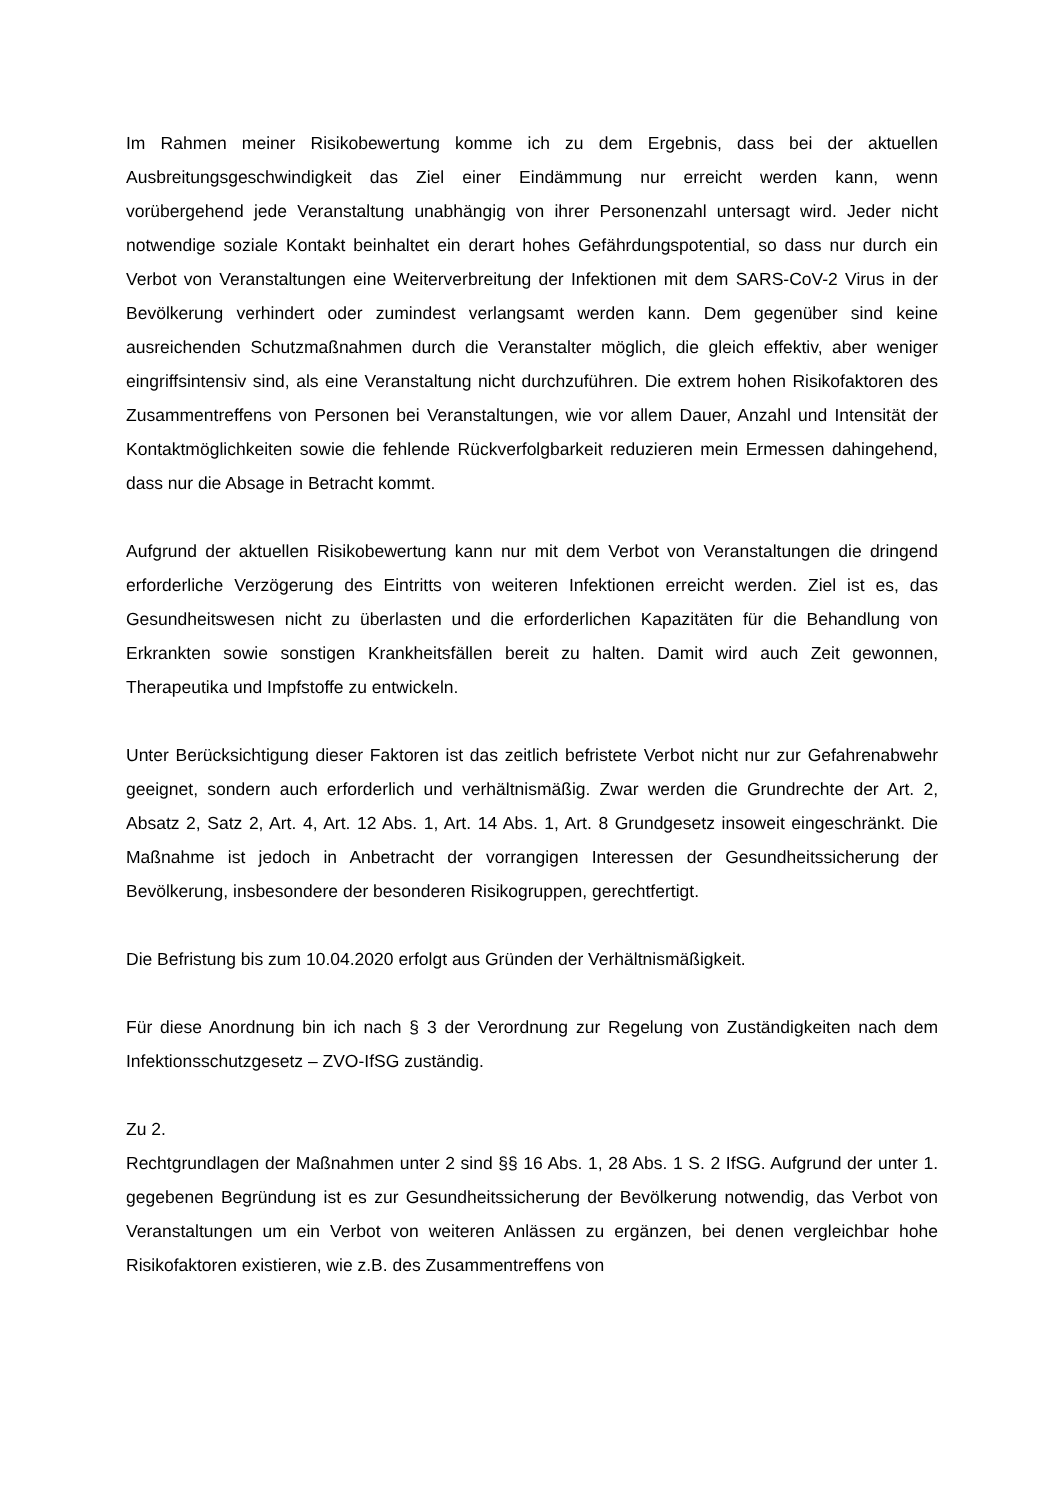Im Rahmen meiner Risikobewertung komme ich zu dem Ergebnis, dass bei der aktuellen Ausbreitungsgeschwindigkeit das Ziel einer Eindämmung nur erreicht werden kann, wenn vorübergehend jede Veranstaltung unabhängig von ihrer Personenzahl untersagt wird. Jeder nicht notwendige soziale Kontakt beinhaltet ein derart hohes Gefährdungspotential, so dass nur durch ein Verbot von Veranstaltungen eine Weiterverbreitung der Infektionen mit dem SARS-CoV-2 Virus in der Bevölkerung verhindert oder zumindest verlangsamt werden kann. Dem gegenüber sind keine ausreichenden Schutzmaßnahmen durch die Veranstalter möglich, die gleich effektiv, aber weniger eingriffsintensiv sind, als eine Veranstaltung nicht durchzuführen. Die extrem hohen Risikofaktoren des Zusammentreffens von Personen bei Veranstaltungen, wie vor allem Dauer, Anzahl und Intensität der Kontaktmöglichkeiten sowie die fehlende Rückverfolgbarkeit reduzieren mein Ermessen dahingehend, dass nur die Absage in Betracht kommt.
Aufgrund der aktuellen Risikobewertung kann nur mit dem Verbot von Veranstaltungen die dringend erforderliche Verzögerung des Eintritts von weiteren Infektionen erreicht werden. Ziel ist es, das Gesundheitswesen nicht zu überlasten und die erforderlichen Kapazitäten für die Behandlung von Erkrankten sowie sonstigen Krankheitsfällen bereit zu halten. Damit wird auch Zeit gewonnen, Therapeutika und Impfstoffe zu entwickeln.
Unter Berücksichtigung dieser Faktoren ist das zeitlich befristete Verbot nicht nur zur Gefahrenabwehr geeignet, sondern auch erforderlich und verhältnismäßig. Zwar werden die Grundrechte der Art. 2, Absatz 2, Satz 2, Art. 4, Art. 12 Abs. 1, Art. 14 Abs. 1, Art. 8 Grundgesetz insoweit eingeschränkt. Die Maßnahme ist jedoch in Anbetracht der vorrangigen Interessen der Gesundheitssicherung der Bevölkerung, insbesondere der besonderen Risikogruppen, gerechtfertigt.
Die Befristung bis zum 10.04.2020 erfolgt aus Gründen der Verhältnismäßigkeit.
Für diese Anordnung bin ich nach § 3 der Verordnung zur Regelung von Zuständigkeiten nach dem Infektionsschutzgesetz – ZVO-IfSG zuständig.
Zu 2.
Rechtgrundlagen der Maßnahmen unter 2 sind §§ 16 Abs. 1, 28 Abs. 1 S. 2 IfSG. Aufgrund der unter 1. gegebenen Begründung ist es zur Gesundheitssicherung der Bevölkerung notwendig, das Verbot von Veranstaltungen um ein Verbot von weiteren Anlässen zu ergänzen, bei denen vergleichbar hohe Risikofaktoren existieren, wie z.B. des Zusammentreffens von